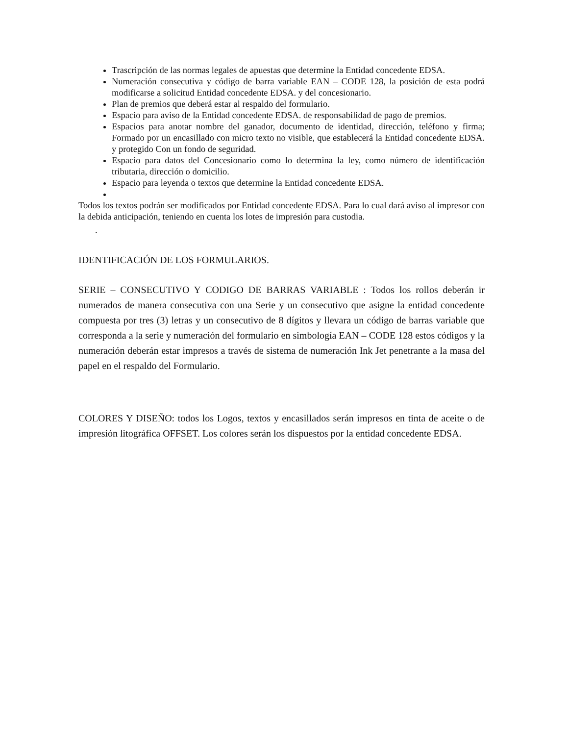Trascripción de las normas legales de apuestas que determine la Entidad concedente EDSA.
Numeración consecutiva y código de barra variable EAN – CODE 128, la posición de esta podrá modificarse a solicitud Entidad concedente EDSA. y del concesionario.
Plan de premios que deberá estar al respaldo del formulario.
Espacio para aviso de la Entidad concedente EDSA. de responsabilidad de pago de premios.
Espacios para anotar nombre del ganador, documento de identidad, dirección, teléfono y firma; Formado por un encasillado con micro texto no visible, que establecerá la Entidad concedente EDSA. y protegido Con un fondo de seguridad.
Espacio para datos del Concesionario como lo determina la ley, como número de identificación tributaria, dirección o domicilio.
Espacio para leyenda o textos que determine la Entidad concedente EDSA.
Todos los textos podrán ser modificados por Entidad concedente EDSA. Para lo cual dará aviso al impresor con la debida anticipación, teniendo en cuenta los lotes de impresión para custodia.
.
IDENTIFICACIÓN DE LOS FORMULARIOS.
SERIE – CONSECUTIVO Y CODIGO DE BARRAS VARIABLE : Todos los rollos deberán ir numerados de manera consecutiva con una Serie y un consecutivo que asigne la entidad concedente compuesta por tres (3) letras y un consecutivo de 8 dígitos y llevara un código de barras variable que corresponda a la serie y numeración del formulario en simbología EAN – CODE 128 estos códigos y la numeración deberán estar impresos a través de sistema de numeración Ink Jet penetrante a la masa del papel en el respaldo del Formulario.
COLORES Y DISEÑO: todos los Logos, textos y encasillados serán impresos en tinta de aceite o de impresión litográfica OFFSET. Los colores serán los dispuestos por la entidad concedente EDSA.